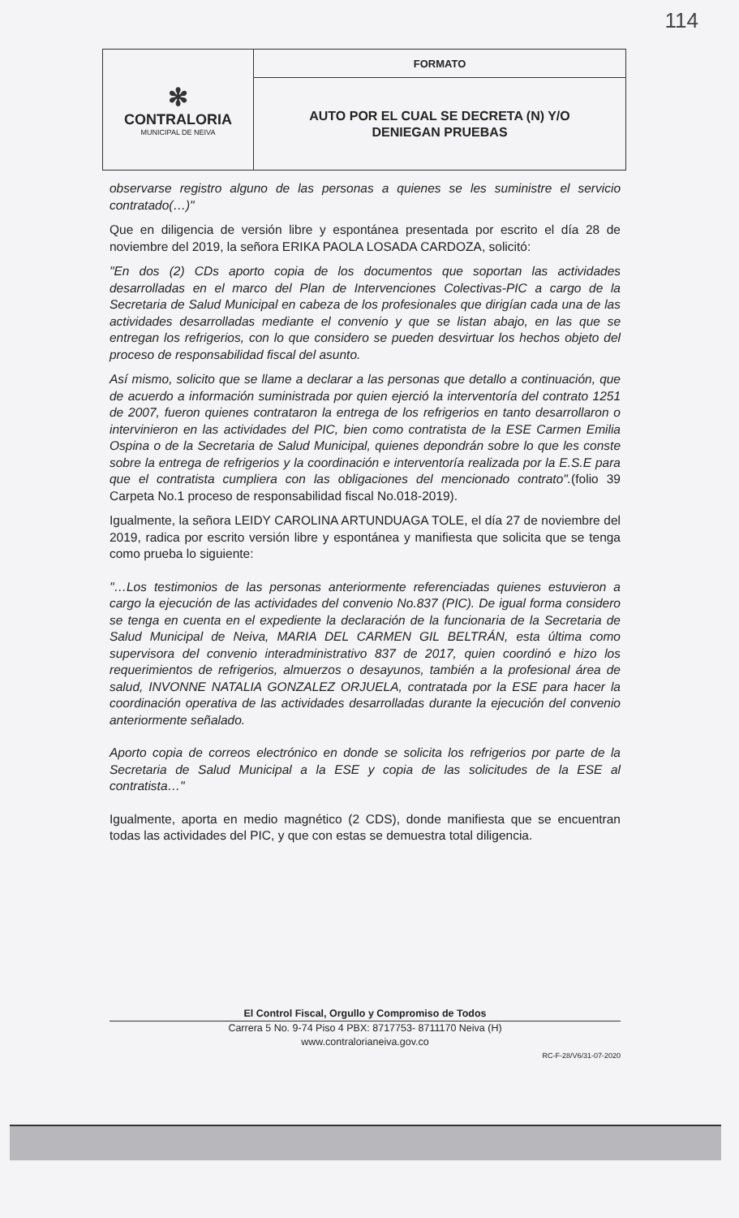114
| ✻ CONTRALORIA MUNICIPAL DE NEIVA | FORMATO |
| | AUTO POR EL CUAL SE DECRETA (N) Y/O DENIEGAN PRUEBAS |
observarse registro alguno de las personas a quienes se les suministre el servicio contratado(…)"
Que en diligencia de versión libre y espontánea presentada por escrito el día 28 de noviembre del 2019, la señora ERIKA PAOLA LOSADA CARDOZA, solicitó:
"En dos (2) CDs aporto copia de los documentos que soportan las actividades desarrolladas en el marco del Plan de Intervenciones Colectivas-PIC a cargo de la Secretaria de Salud Municipal en cabeza de los profesionales que dirigían cada una de las actividades desarrolladas mediante el convenio y que se listan abajo, en las que se entregan los refrigerios, con lo que considero se pueden desvirtuar los hechos objeto del proceso de responsabilidad fiscal del asunto.
Así mismo, solicito que se llame a declarar a las personas que detallo a continuación, que de acuerdo a información suministrada por quien ejerció la interventoría del contrato 1251 de 2007, fueron quienes contrataron la entrega de los refrigerios en tanto desarrollaron o intervinieron en las actividades del PIC, bien como contratista de la ESE Carmen Emilia Ospina o de la Secretaria de Salud Municipal, quienes depondrán sobre lo que les conste sobre la entrega de refrigerios y la coordinación e interventoría realizada por la E.S.E para que el contratista cumpliera con las obligaciones del mencionado contrato".(folio 39 Carpeta No.1 proceso de responsabilidad fiscal No.018-2019).
Igualmente, la señora LEIDY CAROLINA ARTUNDUAGA TOLE, el día 27 de noviembre del 2019, radica por escrito versión libre y espontánea y manifiesta que solicita que se tenga como prueba lo siguiente:
"…Los testimonios de las personas anteriormente referenciadas quienes estuvieron a cargo la ejecución de las actividades del convenio No.837 (PIC). De igual forma considero se tenga en cuenta en el expediente la declaración de la funcionaria de la Secretaria de Salud Municipal de Neiva, MARIA DEL CARMEN GIL BELTRÁN, esta última como supervisora del convenio interadministrativo 837 de 2017, quien coordinó e hizo los requerimientos de refrigerios, almuerzos o desayunos, también a la profesional área de salud, INVONNE NATALIA GONZALEZ ORJUELA, contratada por la ESE para hacer la coordinación operativa de las actividades desarrolladas durante la ejecución del convenio anteriormente señalado.
Aporto copia de correos electrónico en donde se solicita los refrigerios por parte de la Secretaria de Salud Municipal a la ESE y copia de las solicitudes de la ESE al contratista…"
Igualmente, aporta en medio magnético (2 CDS), donde manifiesta que se encuentran todas las actividades del PIC, y que con estas se demuestra total diligencia.
El Control Fiscal, Orgullo y Compromiso de Todos
Carrera 5 No. 9-74 Piso 4 PBX: 8717753- 8711170 Neiva (H)
www.contralorianeiva.gov.co
RC-F-28/V6/31-07-2020